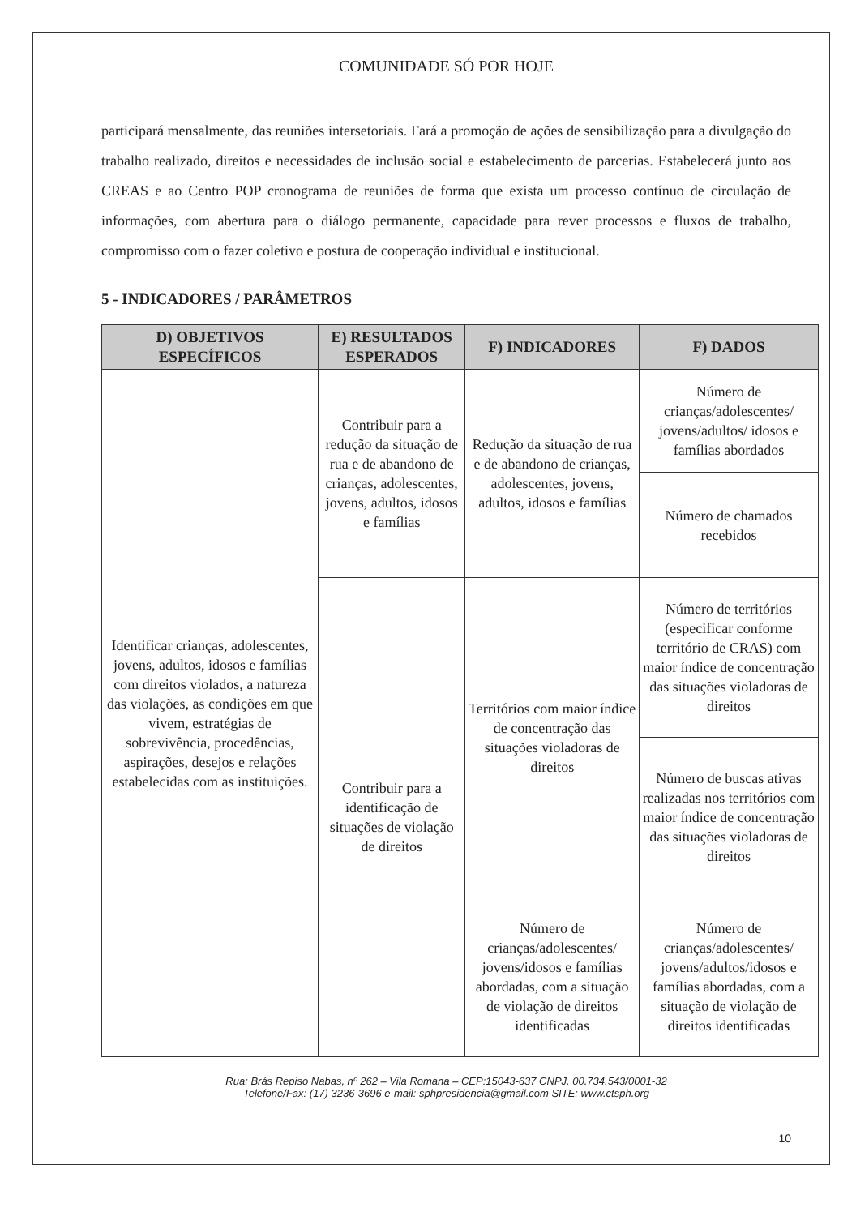COMUNIDADE SÓ POR HOJE
participará mensalmente, das reuniões intersetoriais. Fará a promoção de ações de sensibilização para a divulgação do trabalho realizado, direitos e necessidades de inclusão social e estabelecimento de parcerias. Estabelecerá junto aos CREAS e ao Centro POP cronograma de reuniões de forma que exista um processo contínuo de circulação de informações, com abertura para o diálogo permanente, capacidade para rever processos e fluxos de trabalho, compromisso com o fazer coletivo e postura de cooperação individual e institucional.
5 - INDICADORES / PARÂMETROS
| D) OBJETIVOS ESPECÍFICOS | E) RESULTADOS ESPERADOS | F) INDICADORES | F) DADOS |
| --- | --- | --- | --- |
| Identificar crianças, adolescentes, jovens, adultos, idosos e famílias com direitos violados, a natureza das violações, as condições em que vivem, estratégias de sobrevivência, procedências, aspirações, desejos e relações estabelecidas com as instituições. | Contribuir para a redução da situação de rua e de abandono de crianças, adolescentes, jovens, adultos, idosos e famílias | Redução da situação de rua e de abandono de crianças, adolescentes, jovens, adultos, idosos e famílias | Número de crianças/adolescentes/ jovens/adultos/ idosos e famílias abordados |
| | | | Número de chamados recebidos |
| | Contribuir para a identificação de situações de violação de direitos | Territórios com maior índice de concentração das situações violadoras de direitos | Número de territórios (especificar conforme território de CRAS) com maior índice de concentração das situações violadoras de direitos |
| | | | Número de buscas ativas realizadas nos territórios com maior índice de concentração das situações violadoras de direitos |
| | | Número de crianças/adolescentes/ jovens/idosos e famílias abordadas, com a situação de violação de direitos identificadas | Número de crianças/adolescentes/ jovens/adultos/idosos e famílias abordadas, com a situação de violação de direitos identificadas |
Rua: Brás Repiso Nabas, nº 262 – Vila Romana – CEP:15043-637 CNPJ. 00.734.543/0001-32
Telefone/Fax: (17) 3236-3696 e-mail: sphpresidencia@gmail.com SITE: www.ctsph.org
10